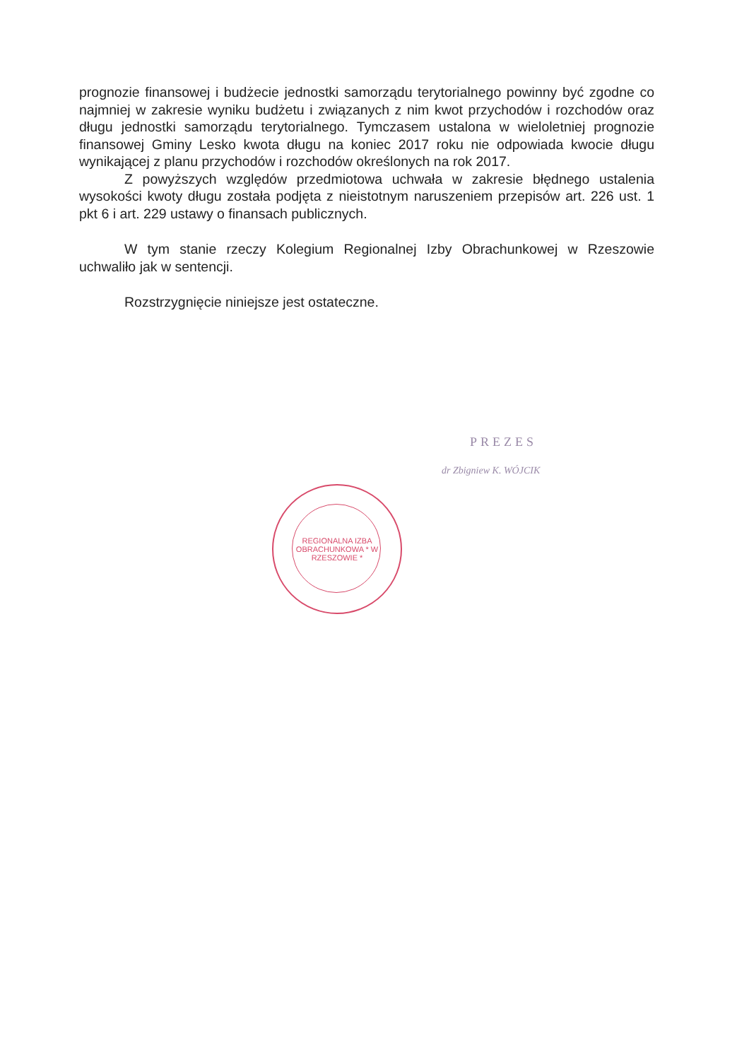prognozie finansowej i budżecie jednostki samorządu terytorialnego powinny być zgodne co najmniej w zakresie wyniku budżetu i związanych z nim kwot przychodów i rozchodów oraz długu jednostki samorządu terytorialnego. Tymczasem ustalona w wieloletniej prognozie finansowej Gminy Lesko kwota długu na koniec 2017 roku nie odpowiada kwocie długu wynikającej z planu przychodów i rozchodów określonych na rok 2017.
Z powyższych względów przedmiotowa uchwała w zakresie błędnego ustalenia wysokości kwoty długu została podjęta z nieistotnym naruszeniem przepisów art. 226 ust. 1 pkt 6 i art. 229 ustawy o finansach publicznych.
W tym stanie rzeczy Kolegium Regionalnej Izby Obrachunkowej w Rzeszowie uchwaliło jak w sentencji.
Rozstrzygnięcie niniejsze jest ostateczne.
PREZES
dr Zbigniew K. WÓJCIK
REGIONALNA IZBA OBRACHUNKOWA * W RZESZOWIE *